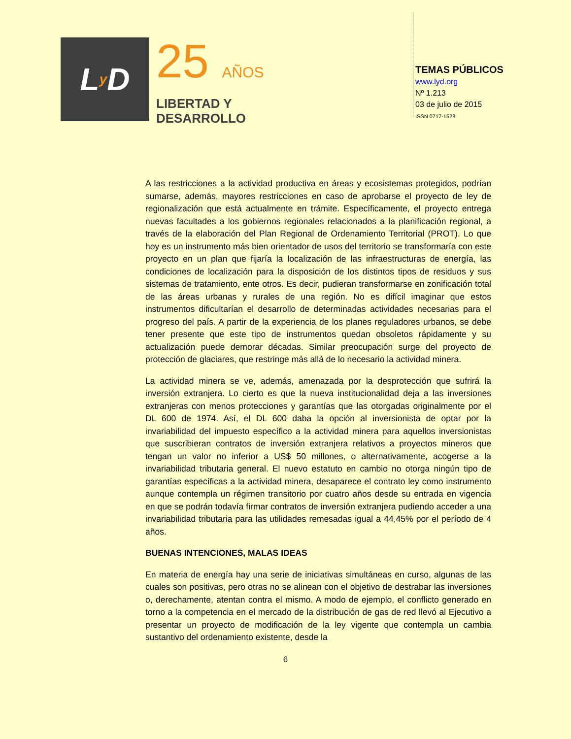L y D
25 AÑOS
LIBERTAD Y
DESARROLLO
TEMAS PÚBLICOS
www.lyd.org
Nº 1.213
03 de julio de 2015
ISSN 0717-1528
A las restricciones a la actividad productiva en áreas y ecosistemas protegidos, podrían sumarse, además, mayores restricciones en caso de aprobarse el proyecto de ley de regionalización que está actualmente en trámite. Específicamente, el proyecto entrega nuevas facultades a los gobiernos regionales relacionados a la planificación regional, a través de la elaboración del Plan Regional de Ordenamiento Territorial (PROT). Lo que hoy es un instrumento más bien orientador de usos del territorio se transformaría con este proyecto en un plan que fijaría la localización de las infraestructuras de energía, las condiciones de localización para la disposición de los distintos tipos de residuos y sus sistemas de tratamiento, ente otros. Es decir, pudieran transformarse en zonificación total de las áreas urbanas y rurales de una región. No es difícil imaginar que estos instrumentos dificultarían el desarrollo de determinadas actividades necesarias para el progreso del país. A partir de la experiencia de los planes reguladores urbanos, se debe tener presente que este tipo de instrumentos quedan obsoletos rápidamente y su actualización puede demorar décadas. Similar preocupación surge del proyecto de protección de glaciares, que restringe más allá de lo necesario la actividad minera.
La actividad minera se ve, además, amenazada por la desprotección que sufrirá la inversión extranjera. Lo cierto es que la nueva institucionalidad deja a las inversiones extranjeras con menos protecciones y garantías que las otorgadas originalmente por el DL 600 de 1974. Así, el DL 600 daba la opción al inversionista de optar por la invariabilidad del impuesto específico a la actividad minera para aquellos inversionistas que suscribieran contratos de inversión extranjera relativos a proyectos mineros que tengan un valor no inferior a US$ 50 millones, o alternativamente, acogerse a la invariabilidad tributaria general. El nuevo estatuto en cambio no otorga ningún tipo de garantías específicas a la actividad minera, desaparece el contrato ley como instrumento aunque contempla un régimen transitorio por cuatro años desde su entrada en vigencia en que se podrán todavía firmar contratos de inversión extranjera pudiendo acceder a una invariabilidad tributaria para las utilidades remesadas igual a 44,45% por el período de 4 años.
BUENAS INTENCIONES, MALAS IDEAS
En materia de energía hay una serie de iniciativas simultáneas en curso, algunas de las cuales son positivas, pero otras no se alinean con el objetivo de destrabar las inversiones o, derechamente, atentan contra el mismo. A modo de ejemplo, el conflicto generado en torno a la competencia en el mercado de la distribución de gas de red llevó al Ejecutivo a presentar un proyecto de modificación de la ley vigente que contempla un cambia sustantivo del ordenamiento existente, desde la
6